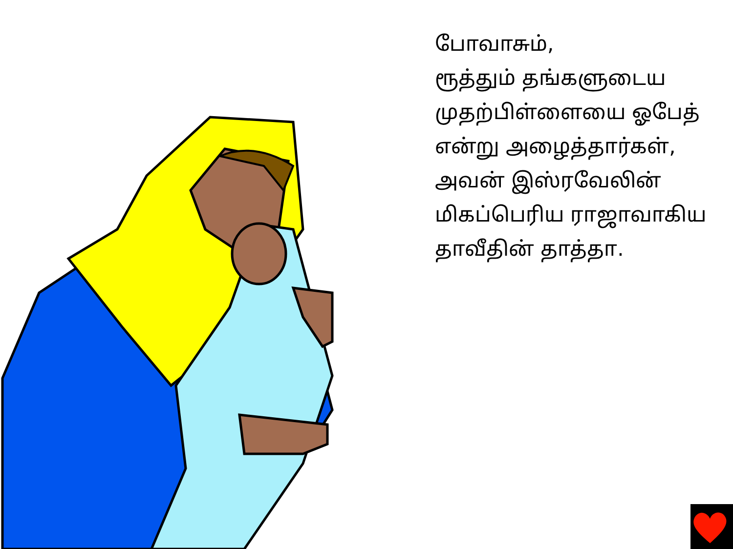போவாசும்,
ரூத்தும் தங்களுடைய
முதற்பிள்ளையை ஓபேத்
என்று அழைத்தார்கள்,
அவன் இஸ்ரவேலின்
மிகப்பெரிய ராஜாவாகிய
தாவீதின் தாத்தா.